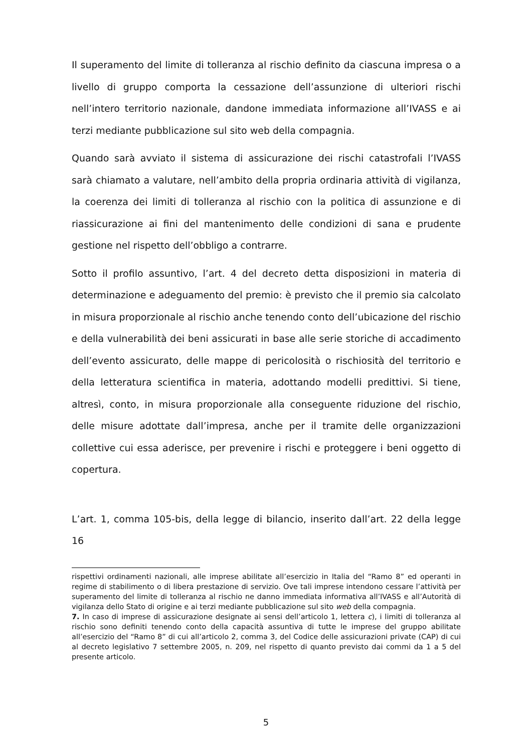Il superamento del limite di tolleranza al rischio definito da ciascuna impresa o a livello di gruppo comporta la cessazione dell’assunzione di ulteriori rischi nell’intero territorio nazionale, dandone immediata informazione all’IVASS e ai terzi mediante pubblicazione sul sito web della compagnia.
Quando sarà avviato il sistema di assicurazione dei rischi catastrofali l’IVASS sarà chiamato a valutare, nell’ambito della propria ordinaria attività di vigilanza, la coerenza dei limiti di tolleranza al rischio con la politica di assunzione e di riassicurazione ai fini del mantenimento delle condizioni di sana e prudente gestione nel rispetto dell’obbligo a contrarre.
Sotto il profilo assuntivo, l’art. 4 del decreto detta disposizioni in materia di determinazione e adeguamento del premio: è previsto che il premio sia calcolato in misura proporzionale al rischio anche tenendo conto dell’ubicazione del rischio e della vulnerabilità dei beni assicurati in base alle serie storiche di accadimento dell’evento assicurato, delle mappe di pericolosità o rischiosità del territorio e della letteratura scientifica in materia, adottando modelli predittivi. Si tiene, altresì, conto, in misura proporzionale alla conseguente riduzione del rischio, delle misure adottate dall’impresa, anche per il tramite delle organizzazioni collettive cui essa aderisce, per prevenire i rischi e proteggere i beni oggetto di copertura.
L’art. 1, comma 105-bis, della legge di bilancio, inserito dall’art. 22 della legge 16
rispettivi ordinamenti nazionali, alle imprese abilitate all’esercizio in Italia del “Ramo 8” ed operanti in regime di stabilimento o di libera prestazione di servizio. Ove tali imprese intendono cessare l’attività per superamento del limite di tolleranza al rischio ne danno immediata informativa all’IVASS e all’Autorità di vigilanza dello Stato di origine e ai terzi mediante pubblicazione sul sito web della compagnia.
7. In caso di imprese di assicurazione designate ai sensi dell’articolo 1, lettera c), i limiti di tolleranza al rischio sono definiti tenendo conto della capacità assuntiva di tutte le imprese del gruppo abilitate all’esercizio del “Ramo 8” di cui all’articolo 2, comma 3, del Codice delle assicurazioni private (CAP) di cui al decreto legislativo 7 settembre 2005, n. 209, nel rispetto di quanto previsto dai commi da 1 a 5 del presente articolo.
5